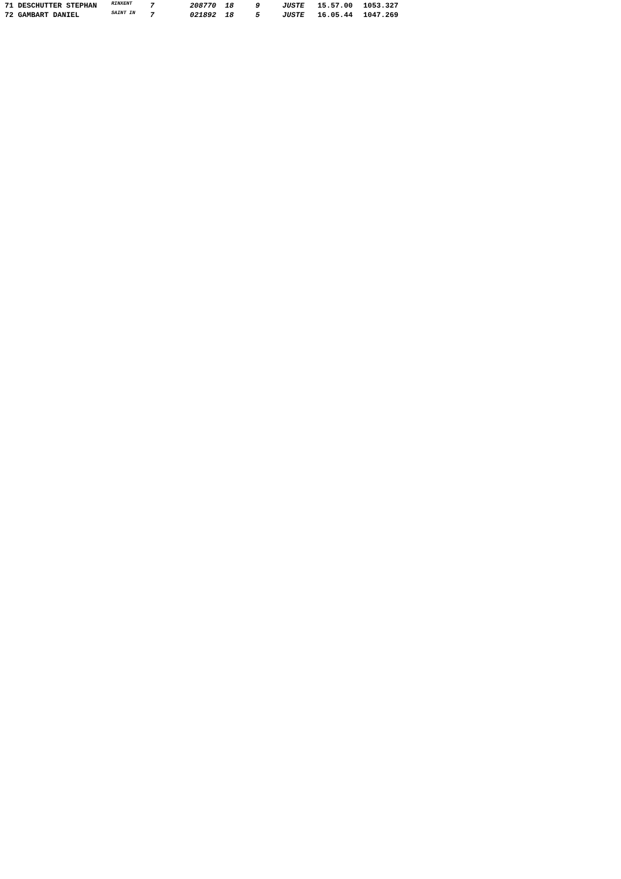| 71 DESCHUTTER STEPHAN | RINXENT | 7 | 208770 | 18 | 9 | JUSTE | 15.57.00 | 1053.327 |
| 72 GAMBART DANIEL | SAINT IN | 7 | 021892 | 18 | 5 | JUSTE | 16.05.44 | 1047.269 |